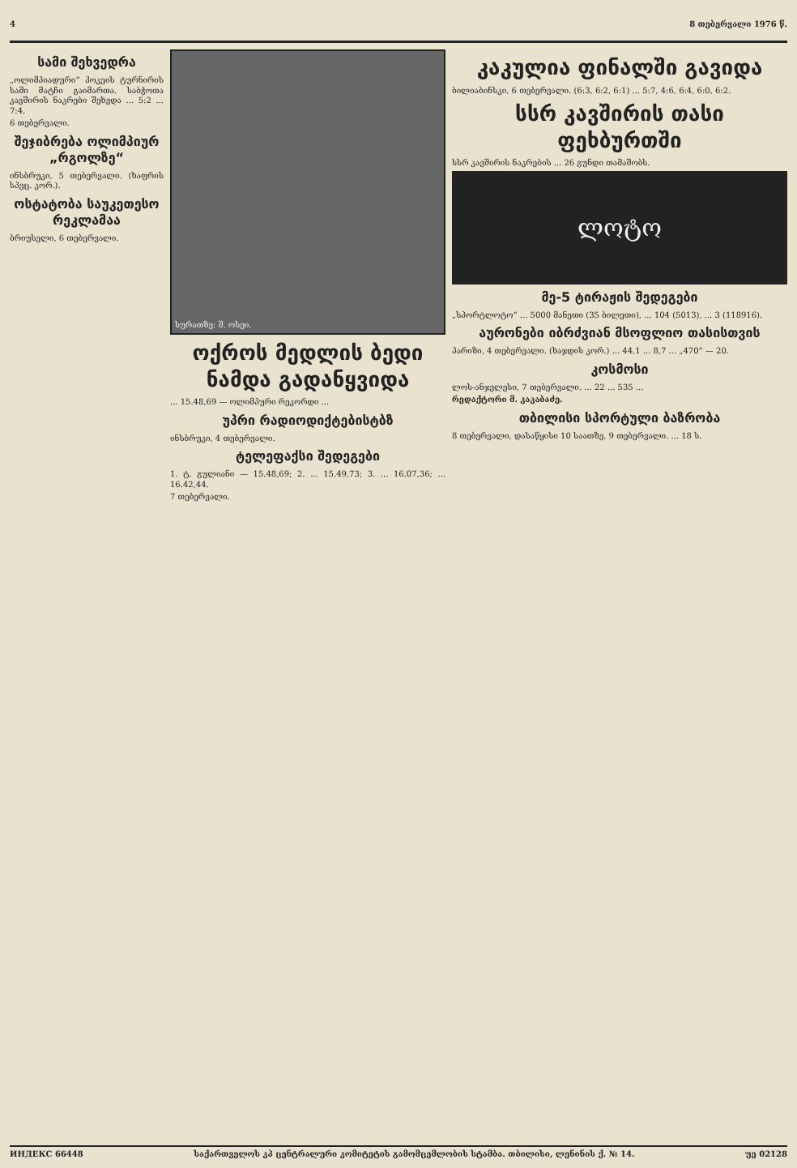4 8 თებერვალი 1976 წ.
სამი შეხვედრა
„ოლიმპიადური“ ჰოკეის ტურნირის სამი მატჩი გაიმართა. საბჭოთა კავშირის ნაკრები შეხვდა ... 5:2 ... 7:4.
6 თებერვალი.
შეჯიბრება ოლიმპიურ „რგოლზე“
ინსბრუკი, 5 თებერვალი. (ხაფრის სპეც. კორ.).
ოსტატობა საუკეთესო რეკლამაა
ბრიუსელი, 6 თებერვალი.
სურათზე: შ. ოსეი.
ოქროს მედლის ბედი ნამდა გადანყვიდა
... 15.48,69 — ოლიმპური რეკორდი ...
უპრი რადიოდიქტებისტბზ
ინსბრუკი, 4 თებერვალი.
ტელეფაქსი შედეგები
1. ტ. გულიანი — 15.48,69; 2. ... 15.49,73; 3. ... 16.07,36; ... 16.42,44.
7 თებერვალი.
კაკულია ფინალში გავიდა
ბილიაბინსკი, 6 თებერვალი. (6:3, 6:2, 6:1) ... 5:7, 4:6, 6:4, 6:0, 6:2.
სსრ კავშირის თასი ფეხბურთში
სსრ კავშირის ნაკრების ... 26 გუნდი თამაშობს.
ლოტო
მე-5 ტირაჟის შედეგები
„სპორტლოტო“ ... 5000 მანეთი (35 ბილეთი), ... 104 (5013), ... 3 (118916).
აურონები იბრძვიან მსოფლიო თასისთვის
პარიზი, 4 თებერვალი. (ხაჯდის კორ.) ... 44,1 ... 8,7 ... „470“ — 20.
კოსმოსი
ლოს-ანჯელესი, 7 თებერვალი. ... 22 ... 535 ...
რედაქტორი მ. კაკაბაძე.
თბილისი სპორტული ბაზრობა
8 თებერვალი, დასაწყისი 10 საათზე. 9 თებერვალი. ... 18 ს.
ИНДЕКС 66448 საქართველოს კპ ცენტრალური კომიტეტის გამომცემლობის სტამბა. თბილისი, ლენინის ქ. № 14. უე 02128